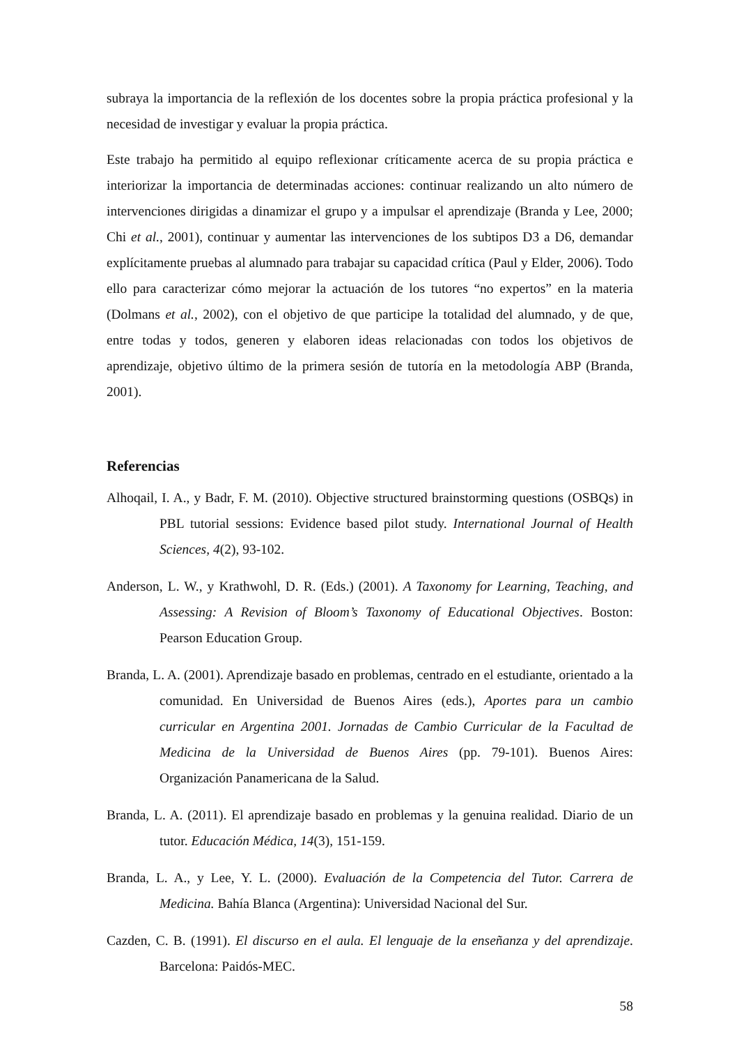subraya la importancia de la reflexión de los docentes sobre la propia práctica profesional y la necesidad de investigar y evaluar la propia práctica.
Este trabajo ha permitido al equipo reflexionar críticamente acerca de su propia práctica e interiorizar la importancia de determinadas acciones: continuar realizando un alto número de intervenciones dirigidas a dinamizar el grupo y a impulsar el aprendizaje (Branda y Lee, 2000; Chi et al., 2001), continuar y aumentar las intervenciones de los subtipos D3 a D6, demandar explícitamente pruebas al alumnado para trabajar su capacidad crítica (Paul y Elder, 2006). Todo ello para caracterizar cómo mejorar la actuación de los tutores “no expertos” en la materia (Dolmans et al., 2002), con el objetivo de que participe la totalidad del alumnado, y de que, entre todas y todos, generen y elaboren ideas relacionadas con todos los objetivos de aprendizaje, objetivo último de la primera sesión de tutoría en la metodología ABP (Branda, 2001).
Referencias
Alhoqail, I. A., y Badr, F. M. (2010). Objective structured brainstorming questions (OSBQs) in PBL tutorial sessions: Evidence based pilot study. International Journal of Health Sciences, 4(2), 93-102.
Anderson, L. W., y Krathwohl, D. R. (Eds.) (2001). A Taxonomy for Learning, Teaching, and Assessing: A Revision of Bloom’s Taxonomy of Educational Objectives. Boston: Pearson Education Group.
Branda, L. A. (2001). Aprendizaje basado en problemas, centrado en el estudiante, orientado a la comunidad. En Universidad de Buenos Aires (eds.), Aportes para un cambio curricular en Argentina 2001. Jornadas de Cambio Curricular de la Facultad de Medicina de la Universidad de Buenos Aires (pp. 79-101). Buenos Aires: Organización Panamericana de la Salud.
Branda, L. A. (2011). El aprendizaje basado en problemas y la genuina realidad. Diario de un tutor. Educación Médica, 14(3), 151-159.
Branda, L. A., y Lee, Y. L. (2000). Evaluación de la Competencia del Tutor. Carrera de Medicina. Bahía Blanca (Argentina): Universidad Nacional del Sur.
Cazden, C. B. (1991). El discurso en el aula. El lenguaje de la enseñanza y del aprendizaje. Barcelona: Paidós-MEC.
58